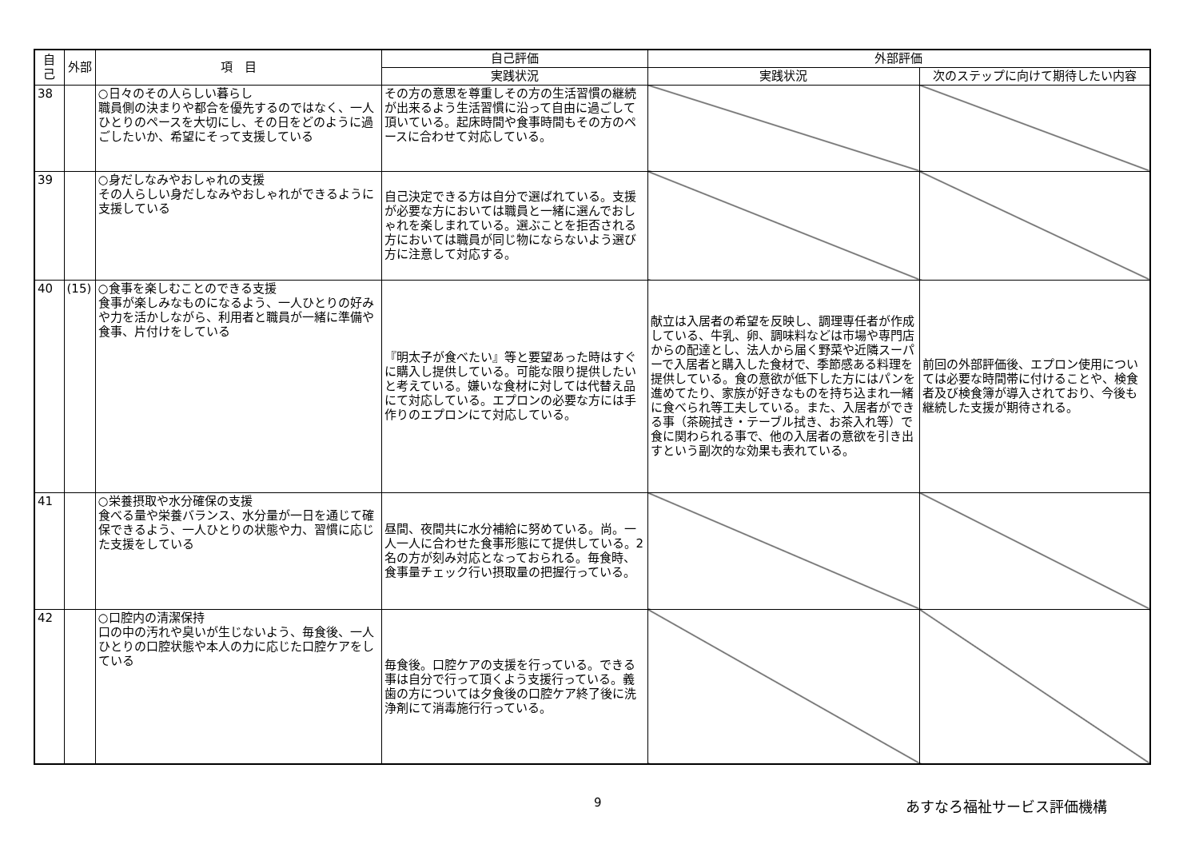| 自己 | 外部 | 項 目 | 自己評価 | 外部評価 | |
| --- | --- | --- | --- | --- | --- |
| | | | 実践状況 | 実践状況 | 次のステップに向けて期待したい内容 |
| 38 | | ○日々のその人らしい暮らし 職員側の決まりや都合を優先するのではなく、一人ひとりのペースを大切にし、その日をどのように過ごしたいか、希望にそって支援している | その方の意思を尊重しその方の生活習慣の継続が出来るよう生活習慣に沿って自由に過ごして頂いている。起床時間や食事時間もその方のペースに合わせて対応している。 | | |
| 39 | | ○身だしなみやおしゃれの支援 その人らしい身だしなみやおしゃれができるように支援している | 自己決定できる方は自分で選ばれている。支援が必要な方においては職員と一緒に選んでおしゃれを楽しまれている。選ぶことを拒否される方においては職員が同じ物にならないよう選び方に注意して対応する。 | | |
| 40 | (15) | ○食事を楽しむことのできる支援 食事が楽しみなものになるよう、一人ひとりの好みや力を活かしながら、利用者と職員が一緒に準備や食事、片付けをしている | 『明太子が食べたい』等と要望あった時はすぐに購入し提供している。可能な限り提供したいと考えている。嫌いな食材に対しては代替え品にて対応している。エプロンの必要な方には手作りのエプロンにて対応している。 | 献立は入居者の希望を反映し、調理専任者が作成している、牛乳、卵、調味料などは市場や専門店からの配達とし、法人から届く野菜や近隣スーパーで入居者と購入した食材で、季節感ある料理を提供している。食の意欲が低下した方にはパンを進めてたり、家族が好きなものを持ち込まれ一緒に食べられ等工夫している。また、入居者ができる事（茶碗拭き・テーブル拭き、お茶入れ等）で食に関わられる事で、他の入居者の意欲を引き出すという副次的な効果も表れている。 | 前回の外部評価後、エプロン使用については必要な時間帯に付けることや、検食者及び検食簿が導入されており、今後も継続した支援が期待される。 |
| 41 | | ○栄養摂取や水分確保の支援 食べる量や栄養バランス、水分量が一日を通じて確保できるよう、一人ひとりの状態や力、習慣に応じた支援をしている | 昼間、夜間共に水分補給に努めている。尚。一人一人に合わせた食事形態にて提供している。2名の方が刻み対応となっておられる。毎食時、食事量チェック行い摂取量の把握行っている。 | | |
| 42 | | ○口腔内の清潔保持 口の中の汚れや臭いが生じないよう、毎食後、一人ひとりの口腔状態や本人の力に応じた口腔ケアをしている | 毎食後。口腔ケアの支援を行っている。できる事は自分で行って頂くよう支援行っている。義歯の方については夕食後の口腔ケア終了後に洗浄剤にて消毒施行行っている。 | | |
9 あすなろ福祉サービス評価機構